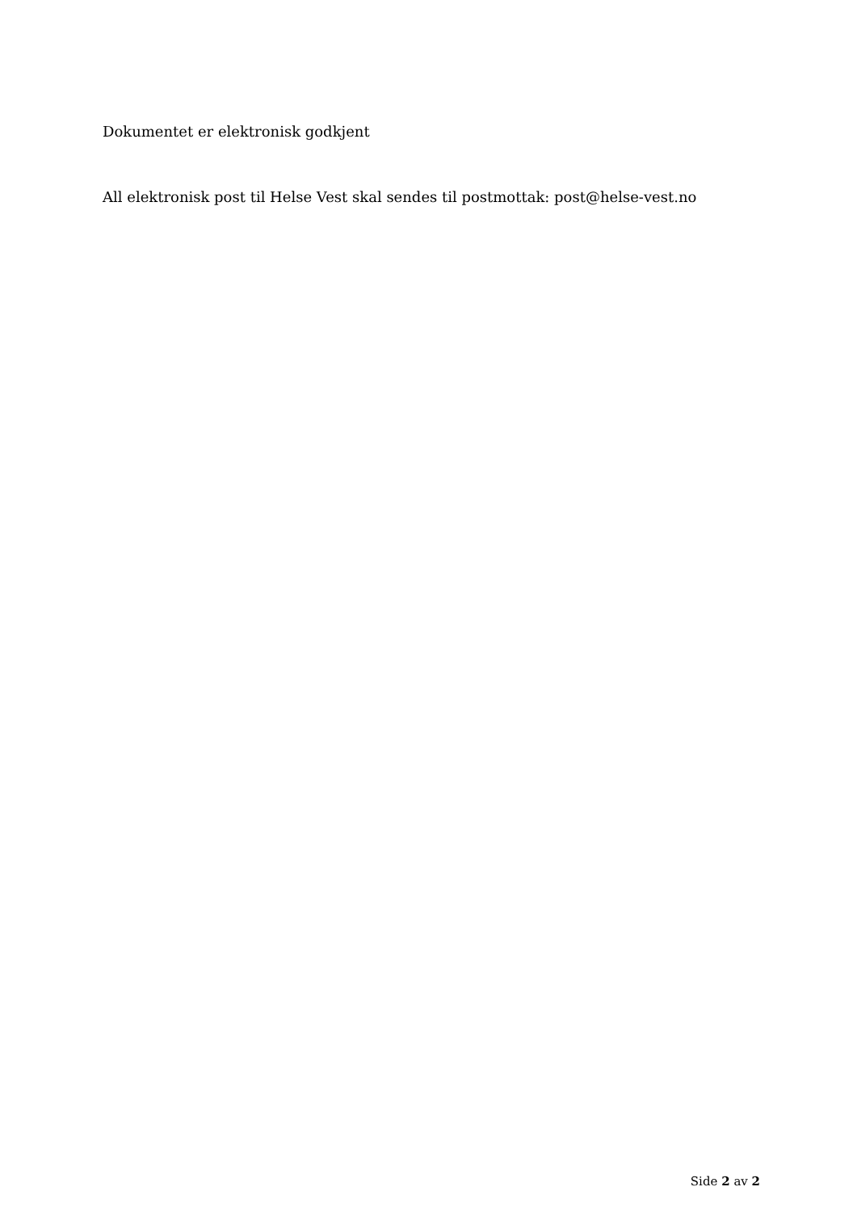Dokumentet er elektronisk godkjent
All elektronisk post til Helse Vest skal sendes til postmottak: post@helse-vest.no
Side 2 av 2